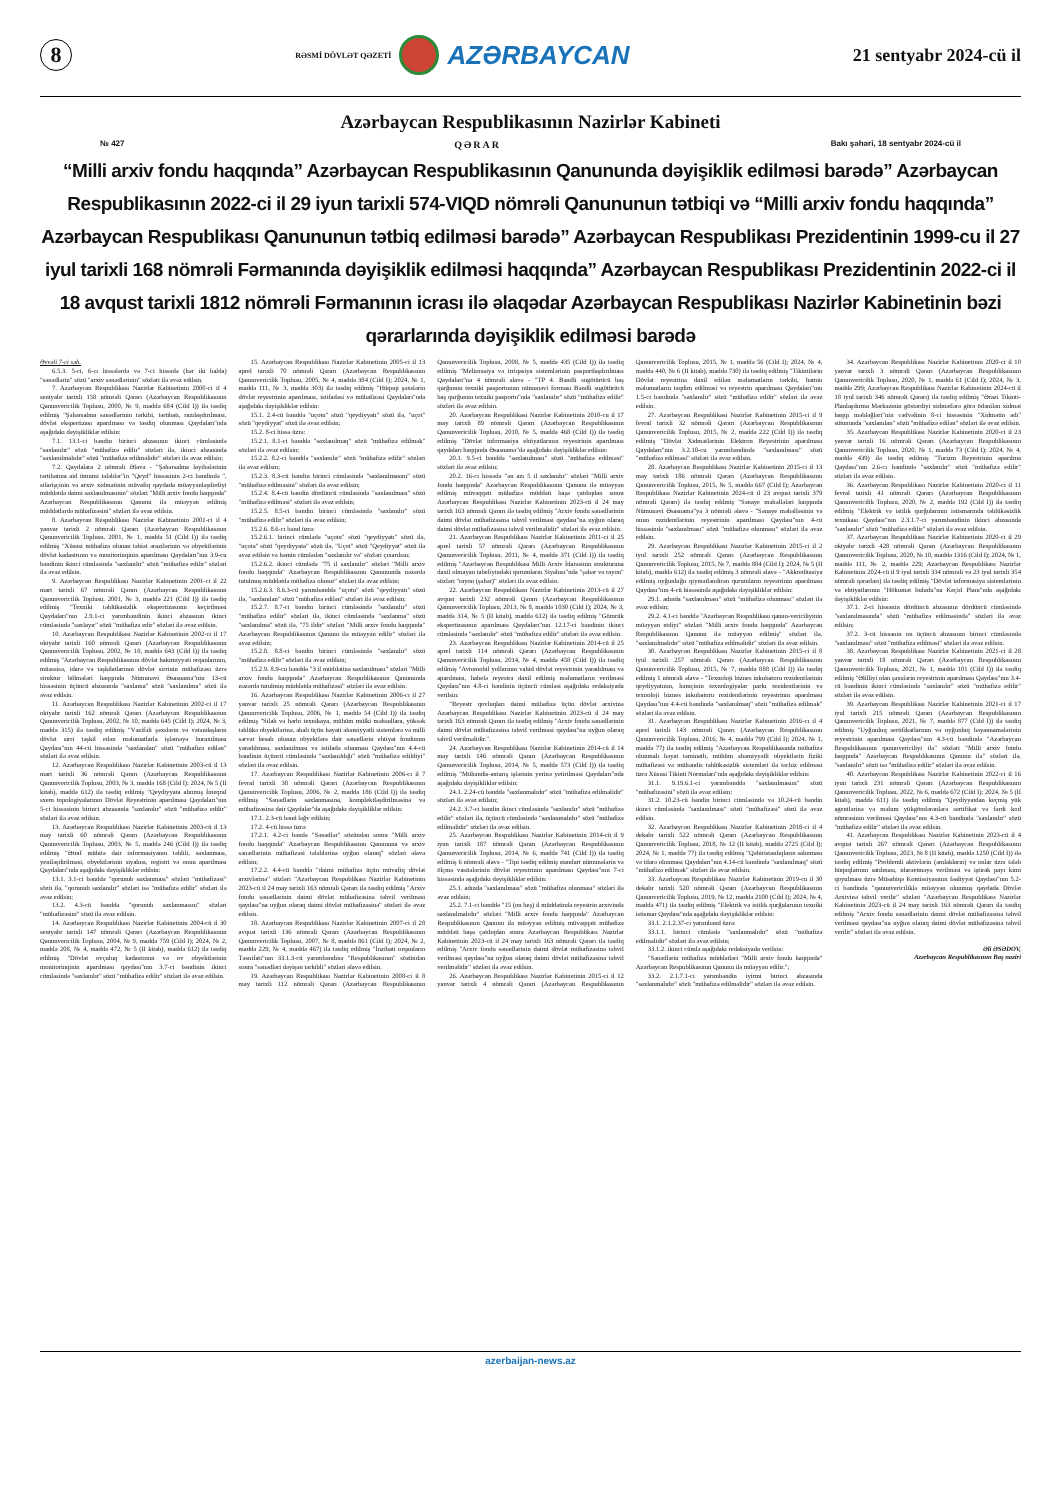8
RƏSMİ DÖVLƏT QƏZETİ
AZƏRBAYCAN
21 sentyabr 2024-cü il
Azərbaycan Respublikasının Nazirlər Kabineti
№ 427 QƏRAR Bakı şəhəri, 18 sentyabr 2024-cü il
“Milli arxiv fondu haqqında” Azərbaycan Respublikasının Qanununda dəyişiklik edilməsi barədə” Azərbaycan Respublikasının 2022-ci il 29 iyun tarixli 574-VIQD nömrəli Qanununun tətbiqi və “Milli arxiv fondu haqqında” Azərbaycan Respublikası Qanununun tətbiq edilməsi barədə” Azərbaycan Respublikası Prezidentinin 1999-cu il 27 iyul tarixli 168 nömrəli Fərmanında dəyişiklik edilməsi haqqında” Azərbaycan Respublikası Prezidentinin 2022-ci il 18 avqust tarixli 1812 nömrəli Fərmanının icrası ilə əlaqədar Azərbaycan Respublikası Nazirlər Kabinetinin bəzi qərarlarında dəyişiklik edilməsi barədə
Əvvəli 7-ci səh.
6.5.3. 5-ci, 6-cı hissələrdə və 7-ci hissədə (hər iki halda) "sənədlərin" sözü "arxiv sənədlərinin" sözləri ilə əvəz edilsin.
7. Azərbaycan Respublikası Nazirlər Kabinetinin 2000-ci il 4 sentyabr tarixli 158 nömrəli Qərarı (Azərbaycan Respublikasının Qanunvericilik Toplusu, 2000, № 9, maddə 684 (Cild I)) ilə təsdiq edilmiş "Şəhərsalma sənədlərinin tərkibi, tərtibatı, razılaşdırılması, dövlət ekspertizası aparılması və təsdiq olunması Qaydaları"nda aşağıdakı dəyişikliklər edilsin:
7.1. 13.1-ci bəndin birinci abzasının ikinci cümləsində "saxlanılır" sözü "mühafizə edilir" sözləri ilə, ikinci abzasında "saxlanılmalıdır" sözü "mühafizə edilməlidir" sözləri ilə əvəz edilsin;
7.2. Qaydalara 2 nömrəli Əlavə - "Şəhərsalma layihələrinin tərtibatına aid ümumi tələblər"in "Qeyd" hissəsinin 2-ci bəndində ", sifarişçinin və arxiv xidmətinin müvafiq qaydada müəyyənləşdirdiyi müddətdə daimi saxlanılmasının" sözləri "Milli arxiv fondu haqqında" Azərbaycan Respublikasının Qanunu ilə müəyyən edilmiş müddətlərdə mühafizəsini" sözləri ilə əvəz edilsin.
8. Azərbaycan Respublikası Nazirlər Kabinetinin 2001-ci il 4 yanvar tarixli 2 nömrəli Qərarı (Azərbaycan Respublikasının Qanunvericilik Toplusu, 2001, № 1, maddə 51 (Cild I)) ilə təsdiq edilmiş "Xüsusi mühafizə olunan təbiət ərazilərinin və obyektlərinin dövlət kadastrının və monitorinqinin aparılması Qaydaları"nın 3.9-cu bəndinin ikinci cümləsində "saxlanılır" sözü "mühafizə edilir" sözləri ilə əvəz edilsin.
9. Azərbaycan Respublikası Nazirlər Kabinetinin 2001-ci il 22 mart tarixli 67 nömrəli Qərarı (Azərbaycan Respublikasının Qanunvericilik Toplusu, 2001, № 3, maddə 221 (Cild I)) ilə təsdiq edilmiş "Texniki təhlükəsizlik ekspertizasının keçirilməsi Qaydaları"nın 2.9.1-ci yarımbəndinin ikinci abzasının ikinci cümləsində "saxlayır" sözü "mühafizə edir" sözləri ilə əvəz edilsin.
10. Azərbaycan Respublikası Nazirlər Kabinetinin 2002-ci il 17 oktyabr tarixli 160 nömrəli Qərarı (Azərbaycan Respublikasının Qanunvericilik Toplusu, 2002, № 10, maddə 643 (Cild I)) ilə təsdiq edilmiş "Azərbaycan Respublikasının dövlət hakimiyyəti orqanlarının, müəssisə, idarə və təşkilatlarının dövlət sirrinin mühafizəsi üzrə struktur bölmələri haqqında Nümunəvi Əsasnamə"nin 13-cü hissəsinin üçüncü abzasında "saxlama" sözü "saxlanılma" sözü ilə əvəz edilsin.
11. Azərbaycan Respublikası Nazirlər Kabinetinin 2002-ci il 17 oktyabr tarixli 162 nömrəli Qərarı (Azərbaycan Respublikasının Qanunvericilik Toplusu, 2002, № 10, maddə 645 (Cild I); 2024, № 3, maddə 315) ilə təsdiq edilmiş "Vəzifəli şəxslərin və vətəndaşların dövlət sirri təşkil edən məlumatlarla işləməyə buraxılması Qaydası"nın 44-cü hissəsində "saxlanılan" sözü "mühafizə edilən" sözləri ilə əvəz edilsin.
12. Azərbaycan Respublikası Nazirlər Kabinetinin 2003-cü il 13 mart tarixli 36 nömrəli Qərarı (Azərbaycan Respublikasının Qanunvericilik Toplusu, 2003, № 3, maddə 168 (Cild I); 2024, № 5 (II kitab), maddə 612) ilə təsdiq edilmiş "Qeydiyyata alınmış İnteqral sxem topologiyalarının Dövlət Reyestrinin aparılması Qaydaları"nın 5-ci hissəsinin birinci abzasında "saxlanılır" sözü "mühafizə edilir" sözləri ilə əvəz edilsin.
13. Azərbaycan Respublikası Nazirlər Kabinetinin 2003-cü il 13 may tarixli 60 nömrəli Qərarı (Azərbaycan Respublikasının Qanunvericilik Toplusu, 2003, № 5, maddə 246 (Cild I)) ilə təsdiq edilmiş "Ətraf mühitə dair informasiyanın təhlili, saxlanması, yeniləşdirilməsi, obyektlərinin siyahısı, registri və onun aparılması Qaydaları"nda aşağıdakı dəyişikliklər edilsin:
13.1. 3.1-ci bənddə "qorunub saxlanması" sözləri "mühafizəsi" sözü ilə, "qorunub saxlanılır" sözləri isə "mühafizə edilir" sözləri ilə əvəz edilsin;
13.2. 4.3-cü bənddə "qorunub saxlanmasını" sözləri "mühafizəsini" sözü ilə əvəz edilsin.
14. Azərbaycan Respublikası Nazirlər Kabinetinin 2004-cü il 30 sentyabr tarixli 147 nömrəli Qərarı (Azərbaycan Respublikasının Qanunvericilik Toplusu, 2004, № 9, maddə 759 (Cild I); 2024, № 2, maddə 208, № 4, maddə 472, № 5 (II kitab), maddə 612) ilə təsdiq edilmiş "Dövlət ovçuluq kadastrının və ov obyektlərinin monitorinqinin aparılması qaydası"nın 3.7-ci bəndinin ikinci cümləsində "saxlanılır" sözü "mühafizə edilir" sözləri ilə əvəz edilsin.
15. Azərbaycan Respublikası Nazirlər Kabinetinin 2005-ci il 13 aprel tarixli 70 nömrəli Qərarı (Azərbaycan Respublikasının Qanunvericilik Toplusu, 2005, № 4, maddə 384 (Cild I); 2024, № 1, maddə 111, № 3, maddə 303) ilə təsdiq edilmiş "Hüquqi şəxslərin dövlət reyestrinin aparılması, istifadəsi və mühafizəsi Qaydaları"nda aşağıdakı dəyişikliklər edilsin:
15.1. 2.4-cü bənddə "uçotu" sözü "qeydiyyatı" sözü ilə, "uçot" sözü "qeydiyyat" sözü ilə əvəz edilsin;
15.2. 8-ci hissə üzrə:
15.2.1. 8.1-ci bənddə "saxlanılmaq" sözü "mühafizə edilmək" sözləri ilə əvəz edilsin;
15.2.2. 8.2-ci bənddə "saxlanılır" sözü "mühafizə edilir" sözləri ilə əvəz edilsin;
15.2.3. 8.3-cü bəndin birinci cümləsində "saxlanılmasını" sözü "mühafizə edilməsini" sözləri ilə əvəz edilsin;
15.2.4. 8.4-cü bəndin dördüncü cümləsində "saxlanılması" sözü "mühafizə edilməsi" sözləri ilə əvəz edilsin;
15.2.5. 8.5-ci bəndin birinci cümləsində "saxlanılır" sözü "mühafizə edilir" sözləri ilə əvəz edilsin;
15.2.6. 8.6-cı bənd üzrə:
15.2.6.1. birinci cümlədə "uçotu" sözü "qeydiyyatı" sözü ilə, "uçota" sözü "qeydiyyata" sözü ilə, "Uçot" sözü "Qeydiyyat" sözü ilə əvəz edilsin və həmin cümlədən "saxlanılır və" sözləri çıxarılsın;
15.2.6.2. ikinci cümlədə "75 il saxlanılır" sözləri "Milli arxiv fondu haqqında" Azərbaycan Respublikasının Qanununda nəzərdə tutulmuş müddətdə mühafizə olunur" sözləri ilə əvəz edilsin;
15.2.6.3. 8.6.3-cü yarımbənddə "uçotu" sözü "qeydiyyatı" sözü ilə, "saxlanılan" sözü "mühafizə edilən" sözləri ilə əvəz edilsin;
15.2.7. 8.7-ci bəndin birinci cümləsində "saxlanılır" sözü "mühafizə edilir" sözləri ilə, ikinci cümləsində "saxlanma" sözü "saxlanılma" sözü ilə, "75 ildir" sözləri "Milli arxiv fondu haqqında" Azərbaycan Respublikasının Qanunu ilə müəyyən edilir" sözləri ilə əvəz edilsin;
15.2.8. 8.8-ci bəndin birinci cümləsində "saxlanılır" sözü "mühafizə edilir" sözləri ilə əvəz edilsin;
15.2.9. 8.9-cu bənddə "3 il müddətinə saxlanılması" sözləri "Milli arxiv fondu haqqında" Azərbaycan Respublikasının Qanununda nəzərdə tutulmuş müddətdə mühafizəsi" sözləri ilə əvəz edilsin.
16. Azərbaycan Respublikası Nazirlər Kabinetinin 2006-cı il 27 yanvar tarixli 25 nömrəli Qərarı (Azərbaycan Respublikasının Qanunvericilik Toplusu, 2006, № 1, maddə 54 (Cild I)) ilə təsdiq edilmiş "Silah və hərbi texnikaya, mühüm mülki məhsullara, yüksək təhlükə obyektlərinə, əhali üçün həyati əhəmiyyətli sistemlərə və milli sərvət hesab olunan obyektlərə dair sənədlərin ehtiyat fondunun yaradılması, saxlanılması və istifadə olunması Qaydası"nın 4.4-cü bəndinin üçüncü cümləsində "saxlanıldığı" sözü "mühafizə edildiyi" sözləri ilə əvəz edilsin.
17. Azərbaycan Respublikası Nazirlər Kabinetinin 2006-cı il 7 fevral tarixli 38 nömrəli Qərarı (Azərbaycan Respublikasının Qanunvericilik Toplusu, 2006, № 2, maddə 186 (Cild I)) ilə təsdiq edilmiş "Sənədlərin saxlanmasına, komplektləşdirilməsinə və mühafizəsinə dair Qaydalar"da aşağıdakı dəyişikliklər edilsin:
17.1. 2.3-cü bənd ləğv edilsin;
17.2. 4-cü hissə üzrə:
17.2.1. 4.2-ci bəndə "Sənədlər" sözündən sonra "Milli arxiv fondu haqqında" Azərbaycan Respublikasının Qanununa və arxiv sənədlərinin mühafizəsi tələblərinə uyğun olaraq" sözləri əlavə edilsin;
17.2.2. 4.4-cü bənddə "daimi mühafizə üçün müvafiq dövlət arxivlərinə" sözləri "Azərbaycan Respublikası Nazirlər Kabinetinin 2023-cü il 24 may tarixli 163 nömrəli Qərarı ilə təsdiq edilmiş "Arxiv fondu sənədlərinin daimi dövlət mühafizəsinə təhvil verilməsi qaydası"na uyğun olaraq daimi dövlət mühafizəsinə" sözləri ilə əvəz edilsin.
18. Azərbaycan Respublikası Nazirlər Kabinetinin 2007-ci il 28 avqust tarixli 136 nömrəli Qərarı (Azərbaycan Respublikasının Qanunvericilik Toplusu, 2007, № 8, maddə 861 (Cild I); 2024, № 2, maddə 229, № 4, maddə 467) ilə təsdiq edilmiş "İnzibati orqanların Təsnifatı"nın 33.1.3-cü yarımbəndinə "Respublikasının" sözündən sonra "sənədləri dəyişən tərkibli" sözləri əlavə edilsin.
19. Azərbaycan Respublikası Nazirlər Kabinetinin 2008-ci il 8 may tarixli 112 nömrəli Qərarı (Azərbaycan Respublikasının Qanunvericilik Toplusu, 2008, № 5, maddə 435 (Cild I)) ilə təsdiq edilmiş "Meliorasiya və irriqasiya sistemlərinin pasportlaşdırılması Qaydaları"na 4 nömrəli əlavə - "TP 4. Bəndli sugötürücü baş qurğunun texniki pasportunun nümunəvi forması Bəndli sugötürücü baş qurğunun texniki pasportu"nda "saxlanılır" sözü "mühafizə edilir" sözləri ilə əvəz edilsin.
20. Azərbaycan Respublikası Nazirlər Kabinetinin 2010-cu il 17 may tarixli 89 nömrəli Qərarı (Azərbaycan Respublikasının Qanunvericilik Toplusu, 2010, № 5, maddə 468 (Cild I)) ilə təsdiq edilmiş "Dövlət informasiya ehtiyatlarının reyestrinin aparılması qaydaları haqqında Əsasnamə"də aşağıdakı dəyişikliklər edilsin:
20.1. 9.5-ci bənddə "saxlanılması" sözü "mühafizə edilməsi" sözləri ilə əvəz edilsin;
20.2. 16-cı hissədə "ən azı 5 il saxlanılır" sözləri "Milli arxiv fondu haqqında" Azərbaycan Respublikasının Qanunu ilə müəyyən edilmiş müvəqqəti mühafizə müddəti başa çatdıqdan sonra Azərbaycan Respublikası Nazirlər Kabinetinin 2023-cü il 24 may tarixli 163 nömrəli Qərarı ilə təsdiq edilmiş "Arxiv fondu sənədlərinin daimi dövlət mühafizəsinə təhvil verilməsi qaydası"na uyğun olaraq daimi dövlət mühafizəsinə təhvil verilməlidir" sözləri ilə əvəz edilsin.
21. Azərbaycan Respublikası Nazirlər Kabinetinin 2011-ci il 25 aprel tarixli 57 nömrəli Qərarı (Azərbaycan Respublikasının Qanunvericilik Toplusu, 2011, № 4, maddə 371 (Cild I)) ilə təsdiq edilmiş "Azərbaycan Respublikası Milli Arxiv İdarəsinin strukturuna daxil olmayan tabeliyindəki qurumların Siyahısı"nda "şəhər və rayon" sözləri "rayon (şəhər)" sözləri ilə əvəz edilsin.
22. Azərbaycan Respublikası Nazirlər Kabinetinin 2013-cü il 27 avqust tarixli 232 nömrəli Qərarı (Azərbaycan Respublikasının Qanunvericilik Toplusu, 2013, № 8, maddə 1030 (Cild I); 2024, № 3, maddə 314, № 5 (II kitab), maddə 612) ilə təsdiq edilmiş "Gömrük ekspertizasının aparılması Qaydaları"nın 12.17-ci bəndinin ikinci cümləsində "saxlanılır" sözü "mühafizə edilir" sözləri ilə əvəz edilsin.
23. Azərbaycan Respublikası Nazirlər Kabinetinin 2014-cü il 25 aprel tarixli 114 nömrəli Qərarı (Azərbaycan Respublikasının Qanunvericilik Toplusu, 2014, № 4, maddə 458 (Cild I)) ilə təsdiq edilmiş "Avtomobil yollarının vahid dövlət reyestrinin yaradılması və aparılması, habelə reyestrə daxil edilmiş məlumatların verilməsi Qaydası"nın 4.8-ci bəndinin üçüncü cümləsi aşağıdakı redaksiyada verilsin:
"Reyestr qovluqları daimi mühafizə üçün dövlət arxivinə Azərbaycan Respublikası Nazirlər Kabinetinin 2023-cü il 24 may tarixli 163 nömrəli Qərarı ilə təsdiq edilmiş "Arxiv fondu sənədlərinin daimi dövlət mühafizəsinə təhvil verilməsi qaydası"na uyğun olaraq təhvil verilməlidir.".
24. Azərbaycan Respublikası Nazirlər Kabinetinin 2014-cü il 14 may tarixli 146 nömrəli Qərarı (Azərbaycan Respublikasının Qanunvericilik Toplusu, 2014, № 5, maddə 573 (Cild I)) ilə təsdiq edilmiş "Mühəndis-axtarış işlərinin yerinə yetirilməsi Qaydaları"nda aşağıdakı dəyişikliklər edilsin:
24.1. 2.24-cü bənddə "saxlanmalıdır" sözü "mühafizə edilməlidir" sözləri ilə əvəz edilsin;
24.2. 3.7-ci bəndin ikinci cümləsində "saxlanılır" sözü "mühafizə edilir" sözləri ilə, üçüncü cümləsində "saxlanmalıdır" sözü "mühafizə edilməlidir" sözləri ilə əvəz edilsin.
25. Azərbaycan Respublikası Nazirlər Kabinetinin 2014-cü il 9 iyun tarixli 187 nömrəli Qərarı (Azərbaycan Respublikasının Qanunvericilik Toplusu, 2014, № 6, maddə 741 (Cild I)) ilə təsdiq edilmiş 6 nömrəli əlavə - "Tipi təsdiq edilmiş standart nümunələrin və ölçmə vasitələrinin dövlət reyestrinin aparılması Qaydası"nın 7-ci hissəsində aşağıdakı dəyişikliklər edilsin:
25.1. adında "saxlanılması" sözü "mühafizə olunması" sözləri ilə əvəz edilsin;
25.2. 7.1-ci bənddə "15 (on beş) il müddətində reyestrin arxivində saxlanılmalıdır" sözləri "Milli arxiv fondu haqqında" Azərbaycan Respublikasının Qanunu ilə müəyyən edilmiş müvəqqəti mühafizə müddəti başa çatdıqdan sonra Azərbaycan Respublikası Nazirlər Kabinetinin 2023-cü il 24 may tarixli 163 nömrəli Qərarı ilə təsdiq edilmiş "Arxiv fondu sənədlərinin daimi dövlət mühafizəsinə təhvil verilməsi qaydası"na uyğun olaraq daimi dövlət mühafizəsinə təhvil verilməlidir" sözləri ilə əvəz edilsin.
26. Azərbaycan Respublikası Nazirlər Kabinetinin 2015-ci il 12 yanvar tarixli 4 nömrəli Qərarı (Azərbaycan Respublikasının Qanunvericilik Toplusu, 2015, № 1, maddə 56 (Cild I); 2024, № 4, maddə 440, № 6 (II kitab), maddə 730) ilə təsdiq edilmiş "Tikintilərin Dövlət reyestrinə daxil edilən məlumatların tərkibi, həmin məlumatların təqdim edilməsi və reyestrin aparılması Qaydaları"nın 1.5-ci bəndində "saxlanılır" sözü "mühafizə edilir" sözləri ilə əvəz edilsin.
27. Azərbaycan Respublikası Nazirlər Kabinetinin 2015-ci il 9 fevral tarixli 32 nömrəli Qərarı (Azərbaycan Respublikasının Qanunvericilik Toplusu, 2015, № 2, maddə 222 (Cild I)) ilə təsdiq edilmiş "Dövlət Xidmətlərinin Elektron Reyestrinin aparılması Qaydaları"nın 3.2.10-cu yarımbəndində "saxlanılması" sözü "mühafizə edilməsi" sözləri ilə əvəz edilsin.
28. Azərbaycan Respublikası Nazirlər Kabinetinin 2015-ci il 13 may tarixli 186 nömrəli Qərarı (Azərbaycan Respublikasının Qanunvericilik Toplusu, 2015, № 5, maddə 667 (Cild I); Azərbaycan Respublikası Nazirlər Kabinetinin 2024-cü il 23 avqust tarixli 379 nömrəli Qərarı) ilə təsdiq edilmiş "Sənaye məhəllələri haqqında Nümunəvi Əsasnamə"yə 3 nömrəli əlavə - "Sənaye məhəlləsinin və onun rezidentlərinin reyestrinin aparılması Qaydası"nın 4-cü hissəsində "saxlanılması" sözü "mühafizə olunması" sözləri ilə əvəz edilsin.
29. Azərbaycan Respublikası Nazirlər Kabinetinin 2015-ci il 2 iyul tarixli 252 nömrəli Qərarı (Azərbaycan Respublikasının Qanunvericilik Toplusu, 2015, № 7, maddə 884 (Cild I); 2024, № 5 (II kitab), maddə 612) ilə təsdiq edilmiş 3 nömrəli əlavə - "Akkreditasiya edilmiş uyğunluğu qiymətləndirən qurumların reyestrinin aparılması Qaydası"nın 4-cü hissəsində aşağıdakı dəyişikliklər edilsin:
29.1. adında "saxlanılması" sözü "mühafizə olunması" sözləri ilə əvəz edilsin;
29.2. 4.1-ci bənddə "Azərbaycan Respublikası qanun-vericiliyinin müəyyən etdiyi" sözləri "Milli arxiv fondu haqqında" Azərbaycan Respublikasının Qanunu ilə müəyyən edilmiş" sözləri ilə, "saxlanılmalıdır" sözü "mühafizə edilməlidir" sözləri ilə əvəz edilsin.
30. Azərbaycan Respublikası Nazirlər Kabinetinin 2015-ci il 8 iyul tarixli 257 nömrəli Qərarı (Azərbaycan Respublikasının Qanunvericilik Toplusu, 2015, № 7, maddə 888 (Cild I)) ilə təsdiq edilmiş 1 nömrəli əlavə - "Texnoloji biznes inkubatoru rezidentlərinin qeydiyyatının, həmçinin texnologiyalar parkı rezidentlərinin və texnoloji biznes inkubatoru rezidentlərinin reyestrinin aparılması Qaydası"nın 4.4-cü bəndində "saxlanılmaq" sözü "mühafizə edilmək" sözləri ilə əvəz edilsin.
31. Azərbaycan Respublikası Nazirlər Kabinetinin 2016-cı il 4 aprel tarixli 143 nömrəli Qərarı (Azərbaycan Respublikasının Qanunvericilik Toplusu, 2016, № 4, maddə 799 (Cild I); 2024, № 1, maddə 77) ilə təsdiq edilmiş "Azərbaycan Respublikasında mühafizə olunmalı həyat təminatlı, mühüm əhəmiyyətli obyektlərin fiziki mühafizəsi və mühəndis təhlükəsizlik sistemləri ilə təchiz edilməsi üzrə Xüsusi Tikinti Normaları"nda aşağıdakı dəyişikliklər edilsin:
31.1. 9.19.6.1-ci yarımbənddə "saxlanılmasını" sözü "mühafizəsini" sözü ilə əvəz edilsin;
31.2. 10.23-cü bəndin birinci cümləsində və 10.24-cü bəndin ikinci cümləsində "saxlanılması" sözü "mühafizəsi" sözü ilə əvəz edilsin.
32. Azərbaycan Respublikası Nazirlər Kabinetinin 2018-ci il 4 dekabr tarixli 522 nömrəli Qərarı (Azərbaycan Respublikasının Qanunvericilik Toplusu, 2018, № 12 (II kitab), maddə 2725 (Cild I); 2024, № 1, maddə 77) ilə təsdiq edilmiş "Qəbiristanlıqların salınması və idarə olunması Qaydaları"nın 4.14-cü bəndində "saxlanılmaq" sözü "mühafizə edilmək" sözləri ilə əvəz edilsin.
33. Azərbaycan Respublikası Nazirlər Kabinetinin 2019-cu il 30 dekabr tarixli 520 nömrəli Qərarı (Azərbaycan Respublikasının Qanunvericilik Toplusu, 2019, № 12, maddə 2100 (Cild I); 2024, № 4, maddə 471) ilə təsdiq edilmiş "Elektrik və istilik qurğularının texniki istismar Qaydası"nda aşağıdakı dəyişikliklər edilsin:
33.1. 2.1.2.37-ci yarımbənd üzrə:
33.1.1. birinci cümlədə "saxlanmalıdır" sözü "mühafizə edilməlidir" sözləri ilə əvəz edilsin;
33.1.2. ikinci cümlə aşağıdakı redaksiyada verilsin:
"Sənədlərin mühafizə müddətləri "Milli arxiv fondu haqqında" Azərbaycan Respublikasının Qanunu ilə müəyyən edilir.";
33.2. 2.1.7.1-ci yarımbəndin iyirmi birinci abzasında "saxlanmalıdır" sözü "mühafizə edilməlidir" sözləri ilə əvəz edilsin.
34. Azərbaycan Respublikası Nazirlər Kabinetinin 2020-ci il 10 yanvar tarixli 3 nömrəli Qərarı (Azərbaycan Respublikasının Qanunvericilik Toplusu, 2020, № 1, maddə 61 (Cild I); 2024, № 3, maddə 299; Azərbaycan Respublikası Nazirlər Kabinetinin 2024-cü il 18 iyul tarixli 346 nömrəli Qərarı) ilə təsdiq edilmiş "Ərazi Tikinti-Planlaşdırma Mərkəzinin göstərdiyi xidmətlərə görə ödənilən xidmət haqqı məbləğləri"nin cədvəlinin 8-ci hissəsinin "Xidmətin adı" sütununda "saxlanılan" sözü "mühafizə edilən" sözləri ilə əvəz edilsin.
35. Azərbaycan Respublikası Nazirlər Kabinetinin 2020-ci il 23 yanvar tarixli 16 nömrəli Qərarı (Azərbaycan Respublikasının Qanunvericilik Toplusu, 2020, № 1, maddə 73 (Cild I); 2024, № 4, maddə 439) ilə təsdiq edilmiş "Turizm Reyestrinin aparılma Qaydası"nın 2.6-cı bəndində "saxlanılır" sözü "mühafizə edilir" sözləri ilə əvəz edilsin.
36. Azərbaycan Respublikası Nazirlər Kabinetinin 2020-ci il 11 fevral tarixli 41 nömrəli Qərarı (Azərbaycan Respublikasının Qanunvericilik Toplusu, 2020, № 2, maddə 192 (Cild I)) ilə təsdiq edilmiş "Elektrik və istilik qurğularının istismarında təhlükəsizlik texnikası Qaydası"nın 2.3.1.7-ci yarımbəndinin ikinci abzasında "saxlanılır" sözü "mühafizə edilir" sözləri ilə əvəz edilsin.
37. Azərbaycan Respublikası Nazirlər Kabinetinin 2020-ci il 29 oktyabr tarixli 428 nömrəli Qərarı (Azərbaycan Respublikasının Qanunvericilik Toplusu, 2020, № 10, maddə 1316 (Cild I); 2024, № 1, maddə 111, № 2, maddə 229; Azərbaycan Respublikası Nazirlər Kabinetinin 2024-cü il 9 iyul tarixli 334 nömrəli və 23 iyul tarixli 354 nömrəli qərarları) ilə təsdiq edilmiş "Dövlət informasiya sistemlərinin və ehtiyatlarının "Hökumət buludu"na Keçid Planı"nda aşağıdakı dəyişikliklər edilsin:
37.1. 2-ci hissənin dördüncü abzasının dördüncü cümləsində "saxlanılmasında" sözü "mühafizə edilməsində" sözləri ilə əvəz edilsin;
37.2. 3-cü hissənin on üçüncü abzasının birinci cümləsində "saxlanılması" sözü "mühafizə edilməsi" sözləri ilə əvəz edilsin.
38. Azərbaycan Respublikası Nazirlər Kabinetinin 2021-ci il 28 yanvar tarixli 18 nömrəli Qərarı (Azərbaycan Respublikasının Qanunvericilik Toplusu, 2021, № 1, maddə 101 (Cild I)) ilə təsdiq edilmiş "Əlilliyi olan şəxslərin reyestrinin aparılması Qaydası"nın 3.4-cü bəndinin ikinci cümləsində "saxlanılır" sözü "mühafizə edilir" sözləri ilə əvəz edilsin.
39. Azərbaycan Respublikası Nazirlər Kabinetinin 2021-ci il 17 iyul tarixli 215 nömrəli Qərarı (Azərbaycan Respublikasının Qanunvericilik Toplusu, 2021, № 7, maddə 877 (Cild I)) ilə təsdiq edilmiş "Uyğunluq sertifikatlarının və uyğunluq bəyannamələrinin reyestrinin aparılması Qaydası"nın 4.3-cü bəndində "Azərbaycan Respublikasının qanunvericiliyi ilə" sözləri "Milli arxiv fondu haqqında" Azərbaycan Respublikasının Qanunu ilə" sözləri ilə, "saxlanılır" sözü isə "mühafizə edilir" sözləri ilə əvəz edilsin.
40. Azərbaycan Respublikası Nazirlər Kabinetinin 2022-ci il 16 iyun tarixli 231 nömrəli Qərarı (Azərbaycan Respublikasının Qanunvericilik Toplusu, 2022, № 6, maddə 672 (Cild I); 2024, № 5 (II kitab), maddə 611) ilə təsdiq edilmiş "Qeydiyyatdan keçmiş yük agentlərinə və məlum yükgöndərənlərə sertifikat və fərdi kod nömrəsinin verilməsi Qaydası"nın 4.3-cü bəndində "saxlanılır" sözü "mühafizə edilir" sözləri ilə əvəz edilsin.
41. Azərbaycan Respublikası Nazirlər Kabinetinin 2023-cü il 4 avqust tarixli 267 nömrəli Qərarı (Azərbaycan Respublikasının Qanunvericilik Toplusu, 2023, № 8 (II kitab), maddə 1250 (Cild I)) ilə təsdiq edilmiş "Problemli aktivlərin (əmlakların) və onlar üzrə tələb hüquqlarının satılması, idarəetməyə verilməsi və iştirak payı kimi qoyulması üzrə Müsabiqə Komissiyasının fəaliyyət Qaydası"nın 5.2-ci bəndində "qanunvericiliklə müəyyən olunmuş qaydada Dövlət Arxivinə təhvil verilir" sözləri "Azərbaycan Respublikası Nazirlər Kabinetinin 2023-cü il 24 may tarixli 163 nömrəli Qərarı ilə təsdiq edilmiş "Arxiv fondu sənədlərinin daimi dövlət mühafizəsinə təhvil verilməsi qaydası"na uyğun olaraq daimi dövlət mühafizəsinə təhvil verilir" sözləri ilə əvəz edilsin.
Əli ƏSƏDOV,
Azərbaycan Respublikasının Baş naziri
azerbaijan-news.az